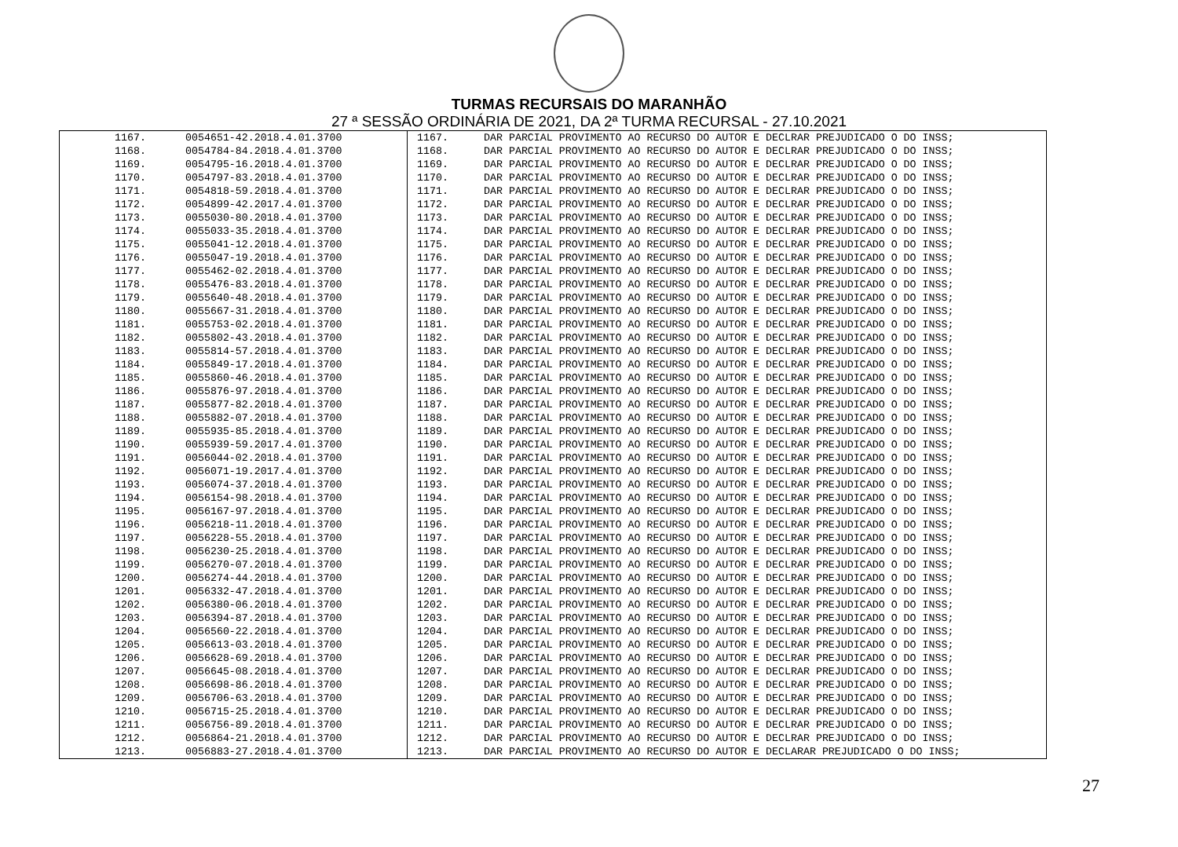TURMAS RECURSAIS DO MARANHÃO
27 ª SESSÃO ORDINÁRIA DE 2021, DA 2ª TURMA RECURSAL - 27.10.2021
| 1167. | 0054651-42.2018.4.01.3700 | 1167. | DAR PARCIAL PROVIMENTO AO RECURSO DO AUTOR E DECLRAR PREJUDICADO O DO INSS; |
| 1168. | 0054784-84.2018.4.01.3700 | 1168. | DAR PARCIAL PROVIMENTO AO RECURSO DO AUTOR E DECLRAR PREJUDICADO O DO INSS; |
| 1169. | 0054795-16.2018.4.01.3700 | 1169. | DAR PARCIAL PROVIMENTO AO RECURSO DO AUTOR E DECLRAR PREJUDICADO O DO INSS; |
| 1170. | 0054797-83.2018.4.01.3700 | 1170. | DAR PARCIAL PROVIMENTO AO RECURSO DO AUTOR E DECLRAR PREJUDICADO O DO INSS; |
| 1171. | 0054818-59.2018.4.01.3700 | 1171. | DAR PARCIAL PROVIMENTO AO RECURSO DO AUTOR E DECLRAR PREJUDICADO O DO INSS; |
| 1172. | 0054899-42.2017.4.01.3700 | 1172. | DAR PARCIAL PROVIMENTO AO RECURSO DO AUTOR E DECLRAR PREJUDICADO O DO INSS; |
| 1173. | 0055030-80.2018.4.01.3700 | 1173. | DAR PARCIAL PROVIMENTO AO RECURSO DO AUTOR E DECLRAR PREJUDICADO O DO INSS; |
| 1174. | 0055033-35.2018.4.01.3700 | 1174. | DAR PARCIAL PROVIMENTO AO RECURSO DO AUTOR E DECLRAR PREJUDICADO O DO INSS; |
| 1175. | 0055041-12.2018.4.01.3700 | 1175. | DAR PARCIAL PROVIMENTO AO RECURSO DO AUTOR E DECLRAR PREJUDICADO O DO INSS; |
| 1176. | 0055047-19.2018.4.01.3700 | 1176. | DAR PARCIAL PROVIMENTO AO RECURSO DO AUTOR E DECLRAR PREJUDICADO O DO INSS; |
| 1177. | 0055462-02.2018.4.01.3700 | 1177. | DAR PARCIAL PROVIMENTO AO RECURSO DO AUTOR E DECLRAR PREJUDICADO O DO INSS; |
| 1178. | 0055476-83.2018.4.01.3700 | 1178. | DAR PARCIAL PROVIMENTO AO RECURSO DO AUTOR E DECLRAR PREJUDICADO O DO INSS; |
| 1179. | 0055640-48.2018.4.01.3700 | 1179. | DAR PARCIAL PROVIMENTO AO RECURSO DO AUTOR E DECLRAR PREJUDICADO O DO INSS; |
| 1180. | 0055667-31.2018.4.01.3700 | 1180. | DAR PARCIAL PROVIMENTO AO RECURSO DO AUTOR E DECLRAR PREJUDICADO O DO INSS; |
| 1181. | 0055753-02.2018.4.01.3700 | 1181. | DAR PARCIAL PROVIMENTO AO RECURSO DO AUTOR E DECLRAR PREJUDICADO O DO INSS; |
| 1182. | 0055802-43.2018.4.01.3700 | 1182. | DAR PARCIAL PROVIMENTO AO RECURSO DO AUTOR E DECLRAR PREJUDICADO O DO INSS; |
| 1183. | 0055814-57.2018.4.01.3700 | 1183. | DAR PARCIAL PROVIMENTO AO RECURSO DO AUTOR E DECLRAR PREJUDICADO O DO INSS; |
| 1184. | 0055849-17.2018.4.01.3700 | 1184. | DAR PARCIAL PROVIMENTO AO RECURSO DO AUTOR E DECLRAR PREJUDICADO O DO INSS; |
| 1185. | 0055860-46.2018.4.01.3700 | 1185. | DAR PARCIAL PROVIMENTO AO RECURSO DO AUTOR E DECLRAR PREJUDICADO O DO INSS; |
| 1186. | 0055876-97.2018.4.01.3700 | 1186. | DAR PARCIAL PROVIMENTO AO RECURSO DO AUTOR E DECLRAR PREJUDICADO O DO INSS; |
| 1187. | 0055877-82.2018.4.01.3700 | 1187. | DAR PARCIAL PROVIMENTO AO RECURSO DO AUTOR E DECLRAR PREJUDICADO O DO INSS; |
| 1188. | 0055882-07.2018.4.01.3700 | 1188. | DAR PARCIAL PROVIMENTO AO RECURSO DO AUTOR E DECLRAR PREJUDICADO O DO INSS; |
| 1189. | 0055935-85.2018.4.01.3700 | 1189. | DAR PARCIAL PROVIMENTO AO RECURSO DO AUTOR E DECLRAR PREJUDICADO O DO INSS; |
| 1190. | 0055939-59.2017.4.01.3700 | 1190. | DAR PARCIAL PROVIMENTO AO RECURSO DO AUTOR E DECLRAR PREJUDICADO O DO INSS; |
| 1191. | 0056044-02.2018.4.01.3700 | 1191. | DAR PARCIAL PROVIMENTO AO RECURSO DO AUTOR E DECLRAR PREJUDICADO O DO INSS; |
| 1192. | 0056071-19.2017.4.01.3700 | 1192. | DAR PARCIAL PROVIMENTO AO RECURSO DO AUTOR E DECLRAR PREJUDICADO O DO INSS; |
| 1193. | 0056074-37.2018.4.01.3700 | 1193. | DAR PARCIAL PROVIMENTO AO RECURSO DO AUTOR E DECLRAR PREJUDICADO O DO INSS; |
| 1194. | 0056154-98.2018.4.01.3700 | 1194. | DAR PARCIAL PROVIMENTO AO RECURSO DO AUTOR E DECLRAR PREJUDICADO O DO INSS; |
| 1195. | 0056167-97.2018.4.01.3700 | 1195. | DAR PARCIAL PROVIMENTO AO RECURSO DO AUTOR E DECLRAR PREJUDICADO O DO INSS; |
| 1196. | 0056218-11.2018.4.01.3700 | 1196. | DAR PARCIAL PROVIMENTO AO RECURSO DO AUTOR E DECLRAR PREJUDICADO O DO INSS; |
| 1197. | 0056228-55.2018.4.01.3700 | 1197. | DAR PARCIAL PROVIMENTO AO RECURSO DO AUTOR E DECLRAR PREJUDICADO O DO INSS; |
| 1198. | 0056230-25.2018.4.01.3700 | 1198. | DAR PARCIAL PROVIMENTO AO RECURSO DO AUTOR E DECLRAR PREJUDICADO O DO INSS; |
| 1199. | 0056270-07.2018.4.01.3700 | 1199. | DAR PARCIAL PROVIMENTO AO RECURSO DO AUTOR E DECLRAR PREJUDICADO O DO INSS; |
| 1200. | 0056274-44.2018.4.01.3700 | 1200. | DAR PARCIAL PROVIMENTO AO RECURSO DO AUTOR E DECLRAR PREJUDICADO O DO INSS; |
| 1201. | 0056332-47.2018.4.01.3700 | 1201. | DAR PARCIAL PROVIMENTO AO RECURSO DO AUTOR E DECLRAR PREJUDICADO O DO INSS; |
| 1202. | 0056380-06.2018.4.01.3700 | 1202. | DAR PARCIAL PROVIMENTO AO RECURSO DO AUTOR E DECLRAR PREJUDICADO O DO INSS; |
| 1203. | 0056394-87.2018.4.01.3700 | 1203. | DAR PARCIAL PROVIMENTO AO RECURSO DO AUTOR E DECLRAR PREJUDICADO O DO INSS; |
| 1204. | 0056560-22.2018.4.01.3700 | 1204. | DAR PARCIAL PROVIMENTO AO RECURSO DO AUTOR E DECLRAR PREJUDICADO O DO INSS; |
| 1205. | 0056613-03.2018.4.01.3700 | 1205. | DAR PARCIAL PROVIMENTO AO RECURSO DO AUTOR E DECLRAR PREJUDICADO O DO INSS; |
| 1206. | 0056628-69.2018.4.01.3700 | 1206. | DAR PARCIAL PROVIMENTO AO RECURSO DO AUTOR E DECLRAR PREJUDICADO O DO INSS; |
| 1207. | 0056645-08.2018.4.01.3700 | 1207. | DAR PARCIAL PROVIMENTO AO RECURSO DO AUTOR E DECLRAR PREJUDICADO O DO INSS; |
| 1208. | 0056698-86.2018.4.01.3700 | 1208. | DAR PARCIAL PROVIMENTO AO RECURSO DO AUTOR E DECLRAR PREJUDICADO O DO INSS; |
| 1209. | 0056706-63.2018.4.01.3700 | 1209. | DAR PARCIAL PROVIMENTO AO RECURSO DO AUTOR E DECLRAR PREJUDICADO O DO INSS; |
| 1210. | 0056715-25.2018.4.01.3700 | 1210. | DAR PARCIAL PROVIMENTO AO RECURSO DO AUTOR E DECLRAR PREJUDICADO O DO INSS; |
| 1211. | 0056756-89.2018.4.01.3700 | 1211. | DAR PARCIAL PROVIMENTO AO RECURSO DO AUTOR E DECLRAR PREJUDICADO O DO INSS; |
| 1212. | 0056864-21.2018.4.01.3700 | 1212. | DAR PARCIAL PROVIMENTO AO RECURSO DO AUTOR E DECLRAR PREJUDICADO O DO INSS; |
| 1213. | 0056883-27.2018.4.01.3700 | 1213. | DAR PARCIAL PROVIMENTO AO RECURSO DO AUTOR E DECLARAR PREJUDICADO O DO INSS; |
27